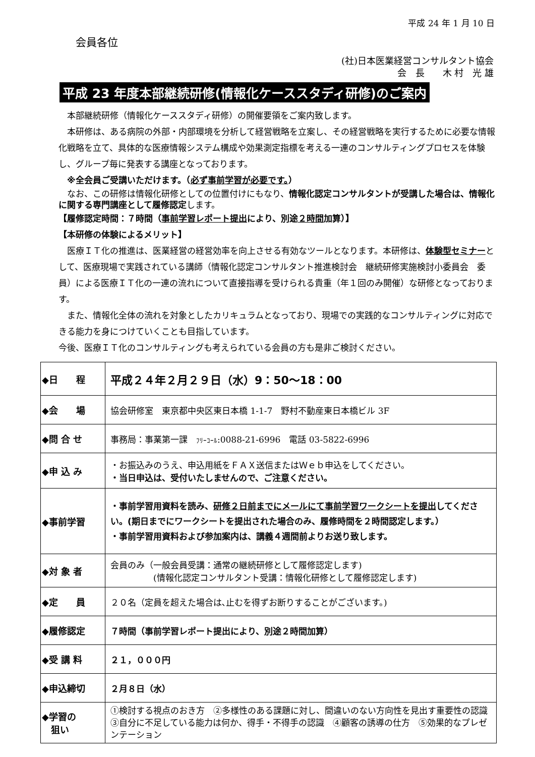平成 24 年 1 月 10 日
会員各位
(社)日本医業経営コンサルタント協会
会　長　　木 村　光 雄
平成 23 年度本部継続研修(情報化ケーススタディ研修)のご案内
　本部継続研修（情報化ケーススタディ研修）の開催要領をご案内致します。
　本研修は、ある病院の外部・内部環境を分析して経営戦略を立案し、その経営戦略を実行するために必要な情報化戦略を立て、具体的な医療情報システム構成や効果測定指標を考える一連のコンサルティングプロセスを体験し、グループ毎に発表する講座となっております。
　※全会員ご受講いただけます。（必ず事前学習が必要です。）
　なお、この研修は情報化研修としての位置付けにもなり、情報化認定コンサルタントが受講した場合は、情報化に関する専門講座として履修認定します。
【履修認定時間：７時間（事前学習レポート提出により、別途２時間加算）】
【本研修の体験によるメリット】
　医療ＩＴ化の推進は、医業経営の経営効率を向上させる有効なツールとなります。本研修は、体験型セミナーとして、医療現場で実践されている講師（情報化認定コンサルタント推進検討会　継続研修実施検討小委員会　委員）による医療ＩＴ化の一連の流れについて直接指導を受けられる貴重（年１回のみ開催）な研修となっております。
　また、情報化全体の流れを対象としたカリキュラムとなっており、現場での実践的なコンサルティングに対応できる能力を身につけていくことも目指しています。
今後、医療ＩＴ化のコンサルティングも考えられている会員の方も是非ご検討ください。
| ◆日 程 | 平成２４年２月２９日（水）9：50〜18：00 |
| ◆会 場 | 協会研修室 東京都中央区東日本橋 1-1-7 野村不動産東日本橋ビル 3F |
| ◆問 合 せ | 事務局：事業第一課 ﾌﾘｰｺｰﾙ :0088-21-6996 電話 03-5822-6996 |
| ◆申 込 み | ・お振込みのうえ、申込用紙をＦＡＸ送信またはＷｅｂ申込をしてください。 ・当日申込は、受付いたしませんので、ご注意ください。 |
| ◆事前学習 | ・事前学習用資料を読み、 研修２日前までにメールにて事前学習ワークシートを提出 してください。(期日までにワークシートを提出された場合のみ、履修時間を２時間認定します。） ・事前学習用資料および参加案内は、講義４週間前よりお送り致します。 |
| ◆対 象 者 | 会員のみ（一般会員受講：通常の継続研修として履修認定します) (情報化認定コンサルタント受講：情報化研修として履修認定します) |
| ◆定 員 | ２０名（定員を超えた場合は､止むを得ずお断りすることがございます。) |
| ◆履修認定 | ７時間（事前学習レポート提出により、別途２時間加算） |
| ◆受 講 料 | ２１，０００円 |
| ◆申込締切 | ２月８日（水） |
| ◆学習の 狙い | ①検討する視点のおき方 ②多様性のある課題に対し、間違いのない方向性を見出す重要性の認識 ③自分に不足している能力は何か、得手・不得手の認識 ④顧客の誘導の仕方 ⑤効果的なプレゼンテーション |